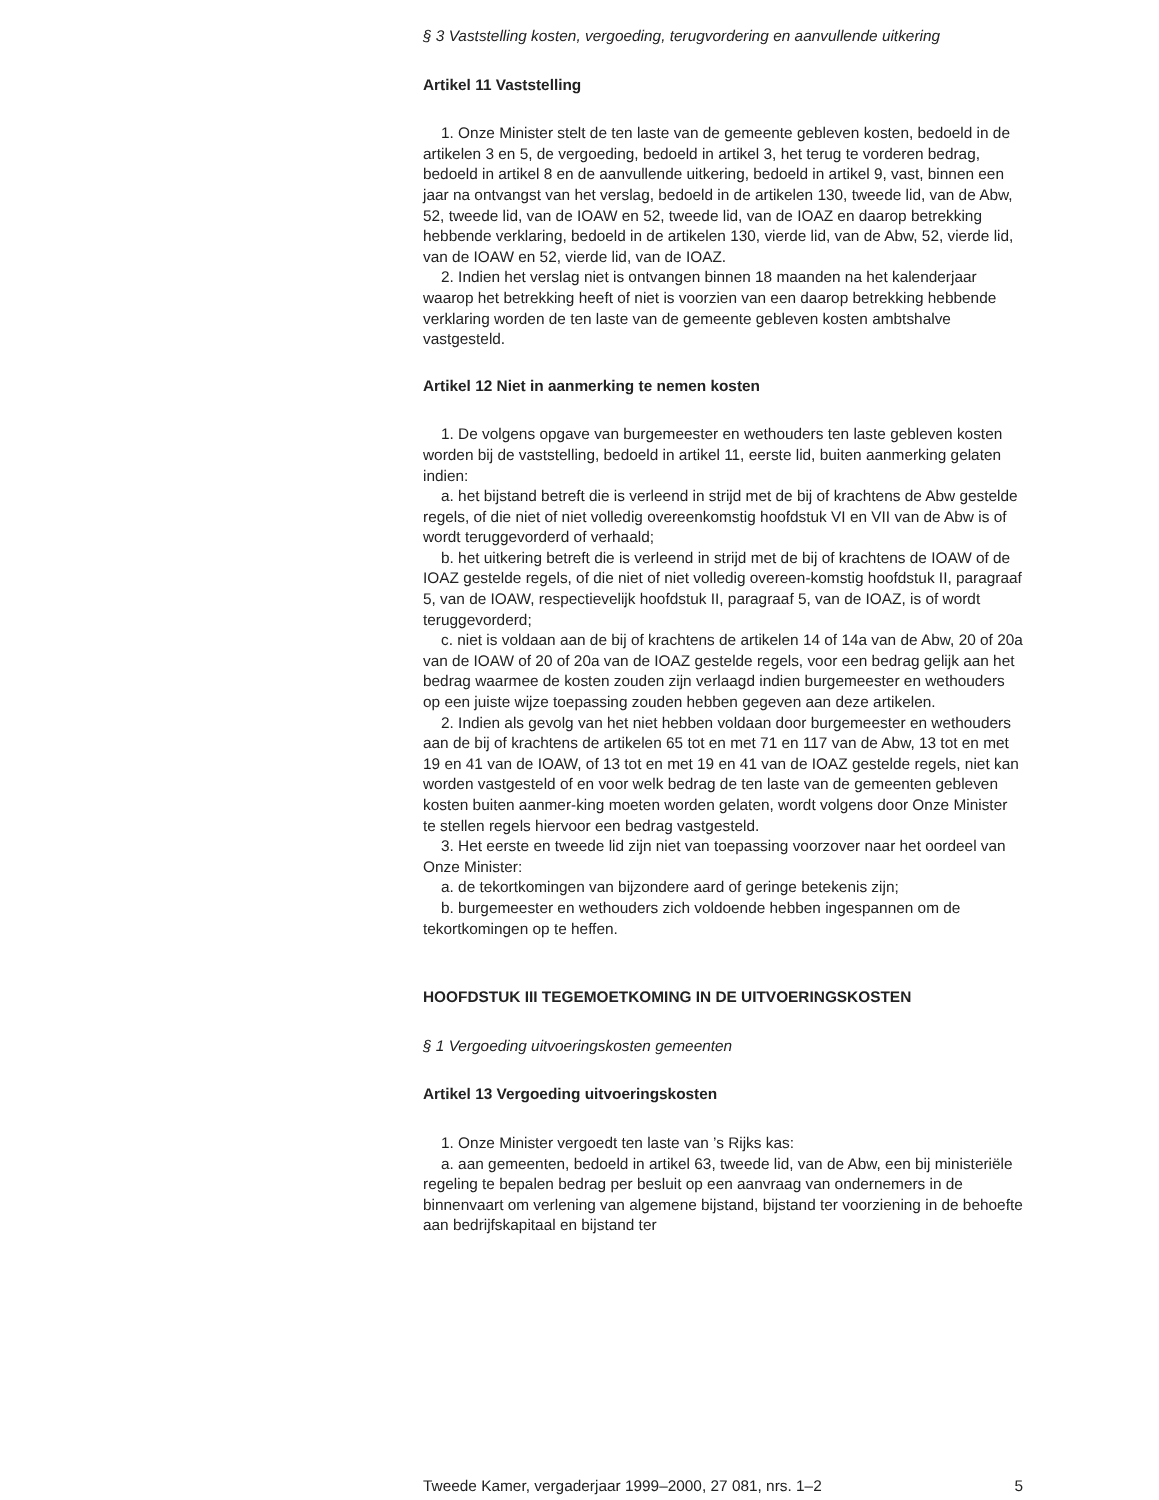§ 3 Vaststelling kosten, vergoeding, terugvordering en aanvullende uitkering
Artikel 11 Vaststelling
1. Onze Minister stelt de ten laste van de gemeente gebleven kosten, bedoeld in de artikelen 3 en 5, de vergoeding, bedoeld in artikel 3, het terug te vorderen bedrag, bedoeld in artikel 8 en de aanvullende uitkering, bedoeld in artikel 9, vast, binnen een jaar na ontvangst van het verslag, bedoeld in de artikelen 130, tweede lid, van de Abw, 52, tweede lid, van de IOAW en 52, tweede lid, van de IOAZ en daarop betrekking hebbende verklaring, bedoeld in de artikelen 130, vierde lid, van de Abw, 52, vierde lid, van de IOAW en 52, vierde lid, van de IOAZ.
2. Indien het verslag niet is ontvangen binnen 18 maanden na het kalenderjaar waarop het betrekking heeft of niet is voorzien van een daarop betrekking hebbende verklaring worden de ten laste van de gemeente gebleven kosten ambtshalve vastgesteld.
Artikel 12 Niet in aanmerking te nemen kosten
1. De volgens opgave van burgemeester en wethouders ten laste gebleven kosten worden bij de vaststelling, bedoeld in artikel 11, eerste lid, buiten aanmerking gelaten indien:
a. het bijstand betreft die is verleend in strijd met de bij of krachtens de Abw gestelde regels, of die niet of niet volledig overeenkomstig hoofdstuk VI en VII van de Abw is of wordt teruggevorderd of verhaald;
b. het uitkering betreft die is verleend in strijd met de bij of krachtens de IOAW of de IOAZ gestelde regels, of die niet of niet volledig overeen-komstig hoofdstuk II, paragraaf 5, van de IOAW, respectievelijk hoofdstuk II, paragraaf 5, van de IOAZ, is of wordt teruggevorderd;
c. niet is voldaan aan de bij of krachtens de artikelen 14 of 14a van de Abw, 20 of 20a van de IOAW of 20 of 20a van de IOAZ gestelde regels, voor een bedrag gelijk aan het bedrag waarmee de kosten zouden zijn verlaagd indien burgemeester en wethouders op een juiste wijze toepassing zouden hebben gegeven aan deze artikelen.
2. Indien als gevolg van het niet hebben voldaan door burgemeester en wethouders aan de bij of krachtens de artikelen 65 tot en met 71 en 117 van de Abw, 13 tot en met 19 en 41 van de IOAW, of 13 tot en met 19 en 41 van de IOAZ gestelde regels, niet kan worden vastgesteld of en voor welk bedrag de ten laste van de gemeenten gebleven kosten buiten aanmer-king moeten worden gelaten, wordt volgens door Onze Minister te stellen regels hiervoor een bedrag vastgesteld.
3. Het eerste en tweede lid zijn niet van toepassing voorzover naar het oordeel van Onze Minister:
a. de tekortkomingen van bijzondere aard of geringe betekenis zijn;
b. burgemeester en wethouders zich voldoende hebben ingespannen om de tekortkomingen op te heffen.
HOOFDSTUK III TEGEMOETKOMING IN DE UITVOERINGSKOSTEN
§ 1 Vergoeding uitvoeringskosten gemeenten
Artikel 13 Vergoeding uitvoeringskosten
1. Onze Minister vergoedt ten laste van ’s Rijks kas:
a. aan gemeenten, bedoeld in artikel 63, tweede lid, van de Abw, een bij ministeriële regeling te bepalen bedrag per besluit op een aanvraag van ondernemers in de binnenvaart om verlening van algemene bijstand, bijstand ter voorziening in de behoefte aan bedrijfskapitaal en bijstand ter
Tweede Kamer, vergaderjaar 1999–2000, 27 081, nrs. 1–2 5